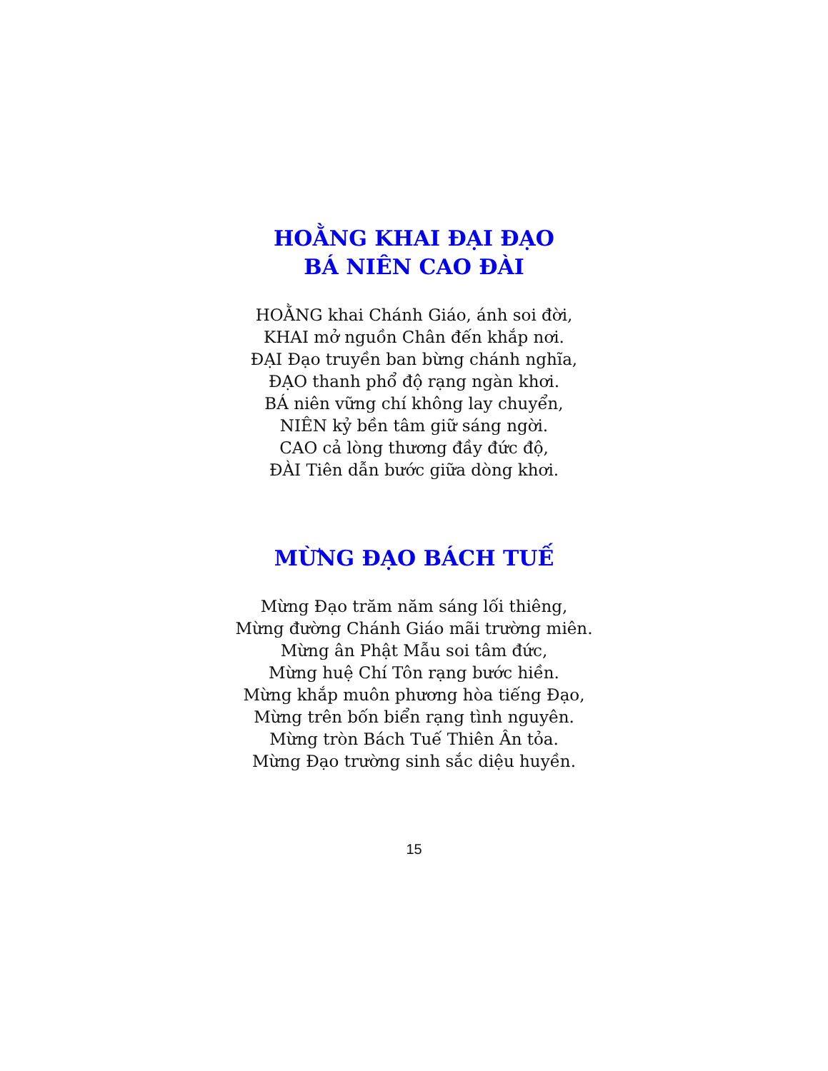HOẰNG KHAI ĐẠI ĐẠO
BÁ NIÊN CAO ĐÀI
HOẰNG khai Chánh Giáo, ánh soi đời,
KHAI mở nguồn Chân đến khắp nơi.
ĐẠI Đạo truyền ban bừng chánh nghĩa,
ĐẠO thanh phổ độ rạng ngàn khơi.
BÁ niên vững chí không lay chuyển,
NIÊN kỷ bền tâm giữ sáng ngời.
CAO cả lòng thương đầy đức độ,
ĐÀI Tiên dẫn bước giữa dòng khơi.
MỪNG ĐẠO BÁCH TUẾ
Mừng Đạo trăm năm sáng lối thiêng,
Mừng đường Chánh Giáo mãi trường miên.
Mừng ân Phật Mẫu soi tâm đức,
Mừng huệ Chí Tôn rạng bước hiền.
Mừng khắp muôn phương hòa tiếng Đạo,
Mừng trên bốn biển rạng tình nguyên.
Mừng tròn Bách Tuế Thiên Ân tỏa.
Mừng Đạo trường sinh sắc diệu huyền.
15